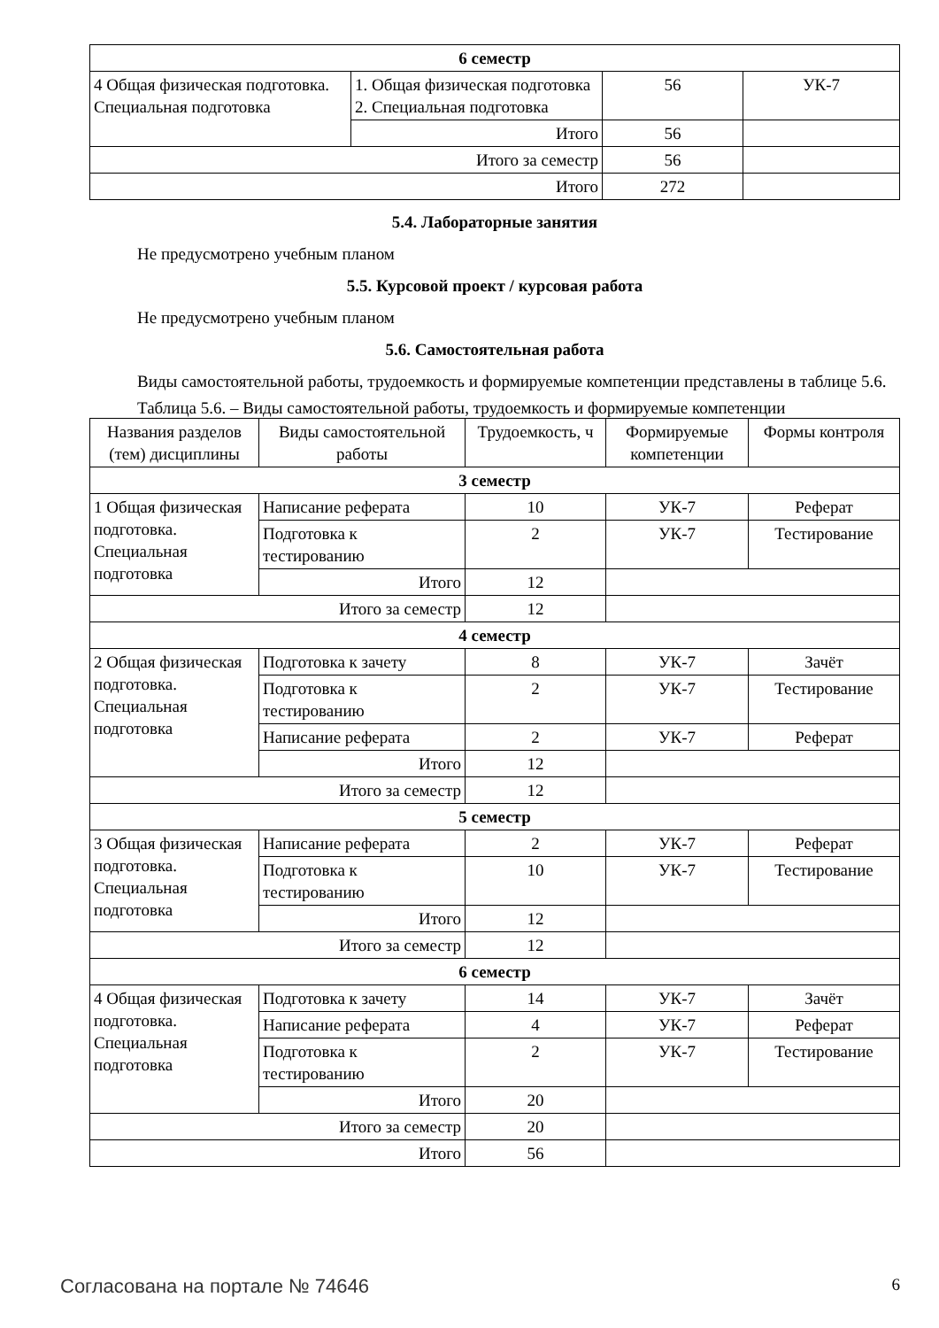| 6 семестр | | | |
| 4 Общая физическая подготовка. Специальная подготовка | 1. Общая физическая подготовка 2. Специальная подготовка | 56 | УК-7 |
| | Итого | 56 | |
| Итого за семестр | | 56 | |
| Итого | | 272 | |
5.4. Лабораторные занятия
Не предусмотрено учебным планом
5.5. Курсовой проект / курсовая работа
Не предусмотрено учебным планом
5.6. Самостоятельная работа
Виды самостоятельной работы, трудоемкость и формируемые компетенции представлены в таблице 5.6.
Таблица 5.6. – Виды самостоятельной работы, трудоемкость и формируемые компетенции
| Названия разделов (тем) дисциплины | Виды самостоятельной работы | Трудоемкость, ч | Формируемые компетенции | Формы контроля |
| --- | --- | --- | --- | --- |
| 3 семестр | | | | |
| 1 Общая физическая подготовка. Специальная подготовка | Написание реферата | 10 | УК-7 | Реферат |
| | Подготовка к тестированию | 2 | УК-7 | Тестирование |
| | Итого | 12 | | |
| Итого за семестр | | 12 | | |
| 4 семестр | | | | |
| 2 Общая физическая подготовка. Специальная подготовка | Подготовка к зачету | 8 | УК-7 | Зачёт |
| | Подготовка к тестированию | 2 | УК-7 | Тестирование |
| | Написание реферата | 2 | УК-7 | Реферат |
| | Итого | 12 | | |
| Итого за семестр | | 12 | | |
| 5 семестр | | | | |
| 3 Общая физическая подготовка. Специальная подготовка | Написание реферата | 2 | УК-7 | Реферат |
| | Подготовка к тестированию | 10 | УК-7 | Тестирование |
| | Итого | 12 | | |
| Итого за семестр | | 12 | | |
| 6 семестр | | | | |
| 4 Общая физическая подготовка. Специальная подготовка | Подготовка к зачету | 14 | УК-7 | Зачёт |
| | Написание реферата | 4 | УК-7 | Реферат |
| | Подготовка к тестированию | 2 | УК-7 | Тестирование |
| | Итого | 20 | | |
| Итого за семестр | | 20 | | |
| Итого | | 56 | | |
Согласована на портале № 74646 6